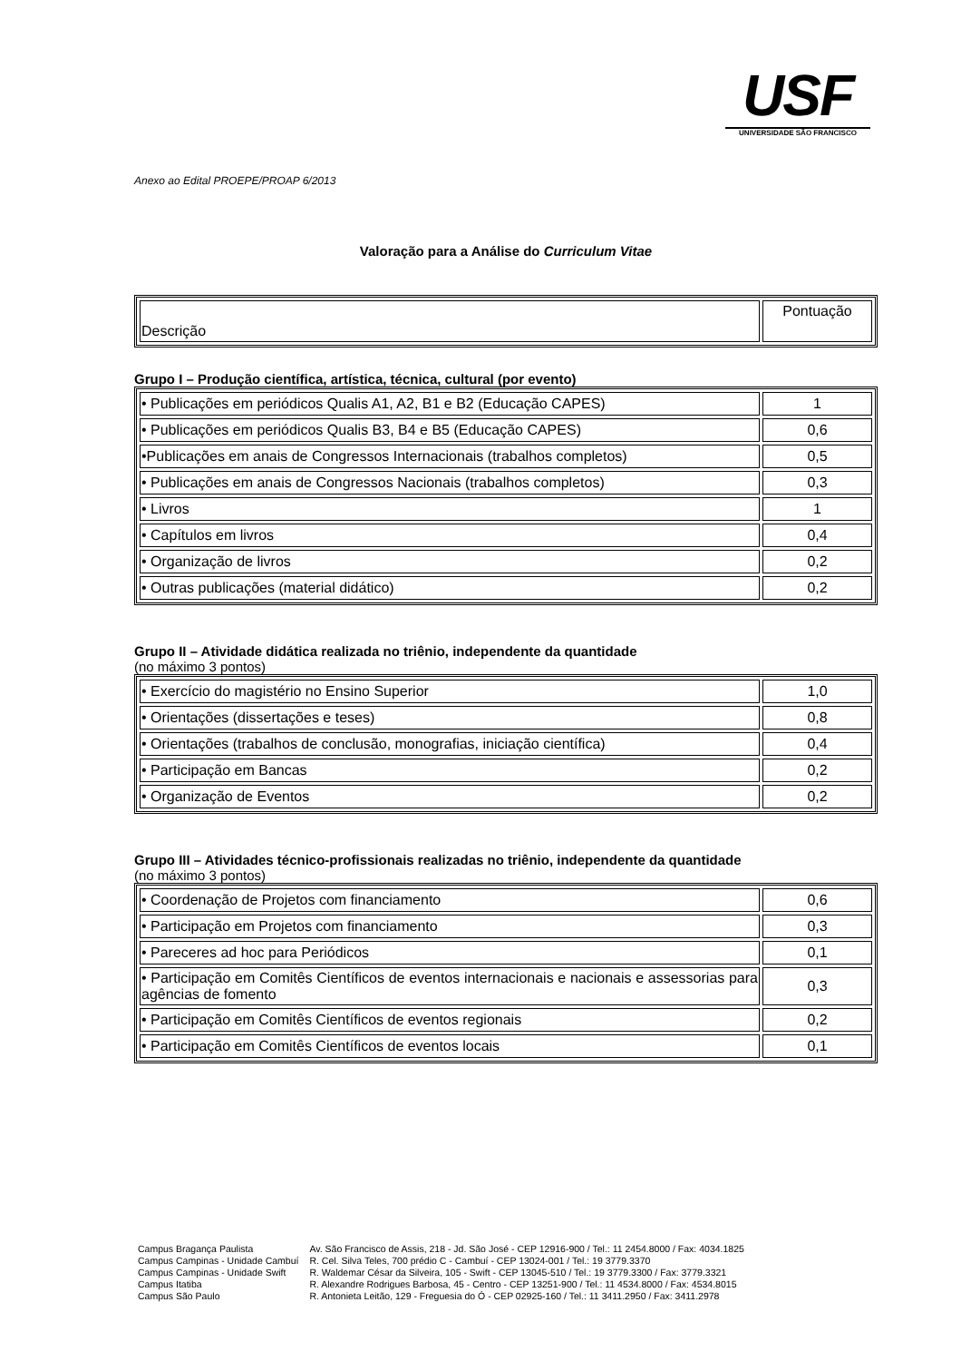USF
UNIVERSIDADE SÃO FRANCISCO
Anexo ao Edital PROEPE/PROAP 6/2013
Valoração para a Análise do Curriculum Vitae
| Descrição | Pontuação |
Grupo I – Produção científica, artística, técnica, cultural (por evento)
| • Publicações em periódicos Qualis A1, A2, B1 e B2 (Educação CAPES) | 1 |
| • Publicações em periódicos Qualis B3, B4 e B5 (Educação CAPES) | 0,6 |
| •Publicações em anais de Congressos Internacionais (trabalhos completos) | 0,5 |
| • Publicações em anais de Congressos Nacionais (trabalhos completos) | 0,3 |
| • Livros | 1 |
| • Capítulos em livros | 0,4 |
| • Organização de livros | 0,2 |
| • Outras publicações (material didático) | 0,2 |
Grupo II – Atividade didática realizada no triênio, independente da quantidade
(no máximo 3 pontos)
| • Exercício do magistério no Ensino Superior | 1,0 |
| • Orientações (dissertações e teses) | 0,8 |
| • Orientações (trabalhos de conclusão, monografias, iniciação científica) | 0,4 |
| • Participação em Bancas | 0,2 |
| • Organização de Eventos | 0,2 |
Grupo III – Atividades técnico-profissionais realizadas no triênio, independente da quantidade
(no máximo 3 pontos)
| • Coordenação de Projetos com financiamento | 0,6 |
| • Participação em Projetos com financiamento | 0,3 |
| • Pareceres ad hoc para Periódicos | 0,1 |
| • Participação em Comitês Científicos de eventos internacionais e nacionais e assessorias para agências de fomento | 0,3 |
| • Participação em Comitês Científicos de eventos regionais | 0,2 |
| • Participação em Comitês Científicos de eventos locais | 0,1 |
Campus Bragança Paulista
Campus Campinas - Unidade Cambuí
Campus Campinas - Unidade Swift
Campus Itatiba
Campus São Paulo
Av. São Francisco de Assis, 218 - Jd. São José - CEP 12916-900 / Tel.: 11 2454.8000 / Fax: 4034.1825
R. Cel. Silva Teles, 700 prédio C - Cambuí - CEP 13024-001 / Tel.: 19 3779.3370
R. Waldemar César da Silveira, 105 - Swift - CEP 13045-510 / Tel.: 19 3779.3300 / Fax: 3779.3321
R. Alexandre Rodrigues Barbosa, 45 - Centro - CEP 13251-900 / Tel.: 11 4534.8000 / Fax: 4534.8015
R. Antonieta Leitão, 129 - Freguesia do Ó - CEP 02925-160 / Tel.: 11 3411.2950 / Fax: 3411.2978